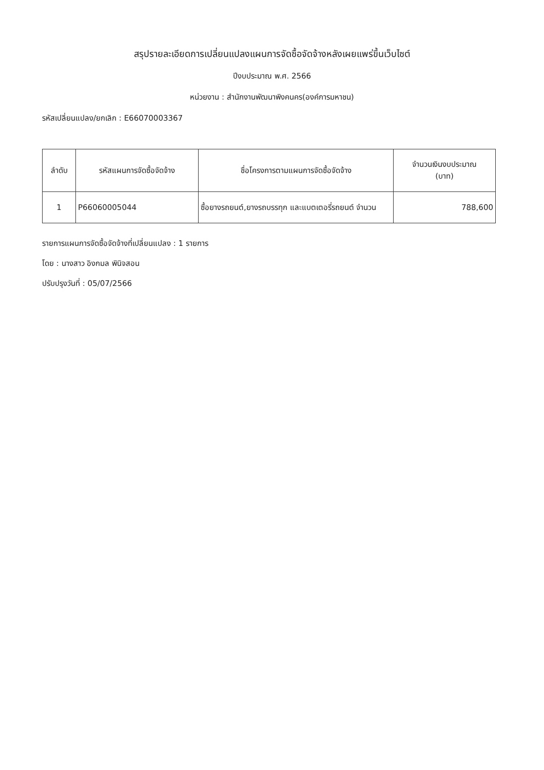สรุปรายละเอียดการเปลี่ยนแปลงแผนการจัดซื้อจัดจ้างหลังเผยแพร่ขึ้นเว็บไซต์
ปีงบประมาณ พ.ศ. 2566
หน่วยงาน : สำนักงานพัฒนาพิงคนคร(องค์การมหาชน)
รหัสเปลี่ยนแปลง/ยกเลิก : E66070003367
| ลำดับ | รหัสแผนการจัดซื้อจัดจ้าง | ชื่อโครงการตามแผนการจัดซื้อจัดจ้าง | จำนวนเงินงบประมาณ (บาท) |
| --- | --- | --- | --- |
| 1 | P66060005044 | ซื้อยางรถยนต์,ยางรถบรรทุก และแบตเตอรี่รถยนต์ จำนวน | 788,600 |
รายการแผนการจัดซื้อจัดจ้างที่เปลี่ยนแปลง : 1 รายการ
โดย : นางสาว อิงกมล พินิจสอน
ปรับปรุงวันที่ : 05/07/2566